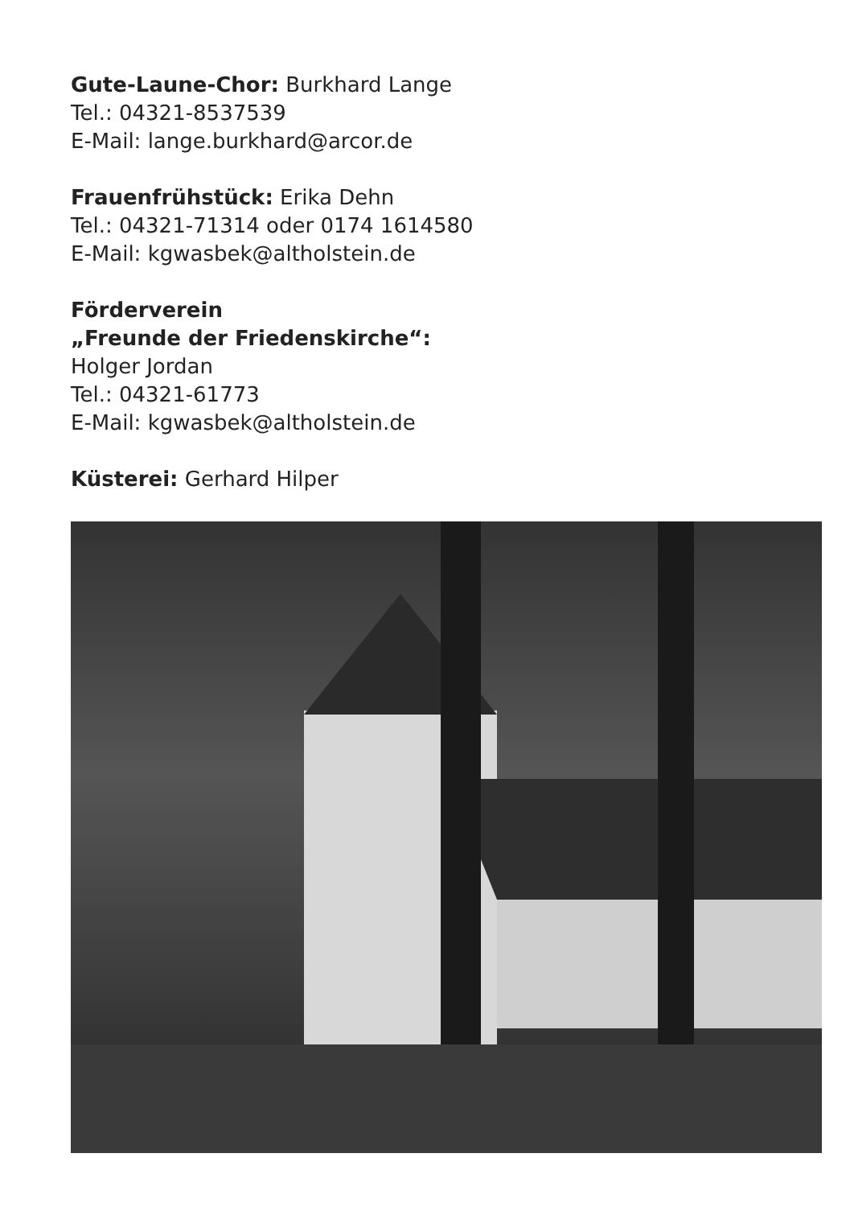Gute-Laune-Chor: Burkhard Lange
Tel.: 04321-8537539
E-Mail: lange.burkhard@arcor.de
Frauenfrühstück: Erika Dehn
Tel.: 04321-71314 oder 0174 1614580
E-Mail: kgwasbek@altholstein.de
Förderverein
„Freunde der Friedenskirche“:
Holger Jordan
Tel.: 04321-61773
E-Mail: kgwasbek@altholstein.de
Küsterei: Gerhard Hilper